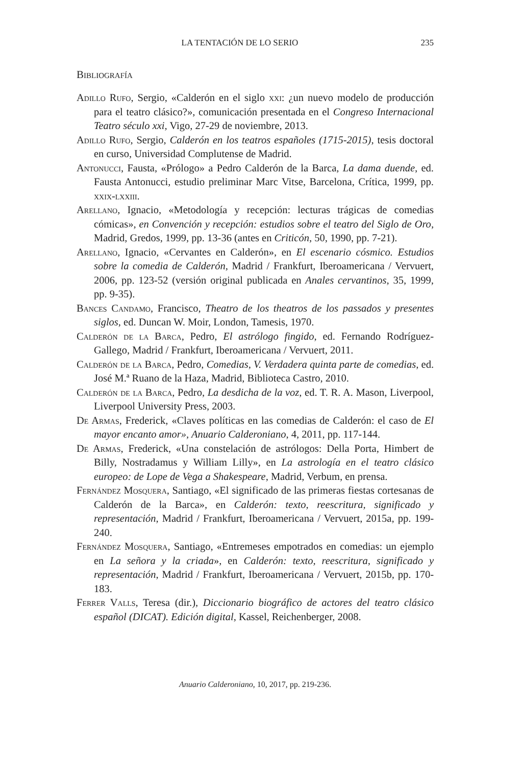LA TENTACIÓN DE LO SERIO 235
Bibliografía
Adillo Rufo, Sergio, «Calderón en el siglo xxi: ¿un nuevo modelo de producción para el teatro clásico?», comunicación presentada en el Congreso Internacional Teatro século xxi, Vigo, 27-29 de noviembre, 2013.
Adillo Rufo, Sergio, Calderón en los teatros españoles (1715-2015), tesis doctoral en curso, Universidad Complutense de Madrid.
Antonucci, Fausta, «Prólogo» a Pedro Calderón de la Barca, La dama duende, ed. Fausta Antonucci, estudio preliminar Marc Vitse, Barcelona, Crítica, 1999, pp. xxix-lxxiii.
Arellano, Ignacio, «Metodología y recepción: lecturas trágicas de comedias cómicas», en Convención y recepción: estudios sobre el teatro del Siglo de Oro, Madrid, Gredos, 1999, pp. 13-36 (antes en Criticón, 50, 1990, pp. 7-21).
Arellano, Ignacio, «Cervantes en Calderón», en El escenario cósmico. Estudios sobre la comedia de Calderón, Madrid / Frankfurt, Iberoamericana / Vervuert, 2006, pp. 123-52 (versión original publicada en Anales cervantinos, 35, 1999, pp. 9-35).
Bances Candamo, Francisco, Theatro de los theatros de los passados y presentes siglos, ed. Duncan W. Moir, London, Tamesis, 1970.
Calderón de la Barca, Pedro, El astrólogo fingido, ed. Fernando Rodríguez-Gallego, Madrid / Frankfurt, Iberoamericana / Vervuert, 2011.
Calderón de la Barca, Pedro, Comedias, V. Verdadera quinta parte de comedias, ed. José M.ª Ruano de la Haza, Madrid, Biblioteca Castro, 2010.
Calderón de la Barca, Pedro, La desdicha de la voz, ed. T. R. A. Mason, Liverpool, Liverpool University Press, 2003.
De Armas, Frederick, «Claves políticas en las comedias de Calderón: el caso de El mayor encanto amor», Anuario Calderoniano, 4, 2011, pp. 117-144.
De Armas, Frederick, «Una constelación de astrólogos: Della Porta, Himbert de Billy, Nostradamus y William Lilly», en La astrología en el teatro clásico europeo: de Lope de Vega a Shakespeare, Madrid, Verbum, en prensa.
Fernández Mosquera, Santiago, «El significado de las primeras fiestas cortesanas de Calderón de la Barca», en Calderón: texto, reescritura, significado y representación, Madrid / Frankfurt, Iberoamericana / Vervuert, 2015a, pp. 199-240.
Fernández Mosquera, Santiago, «Entremeses empotrados en comedias: un ejemplo en La señora y la criada», en Calderón: texto, reescritura, significado y representación, Madrid / Frankfurt, Iberoamericana / Vervuert, 2015b, pp. 170-183.
Ferrer Valls, Teresa (dir.), Diccionario biográfico de actores del teatro clásico español (DICAT). Edición digital, Kassel, Reichenberger, 2008.
Anuario Calderoniano, 10, 2017, pp. 219-236.